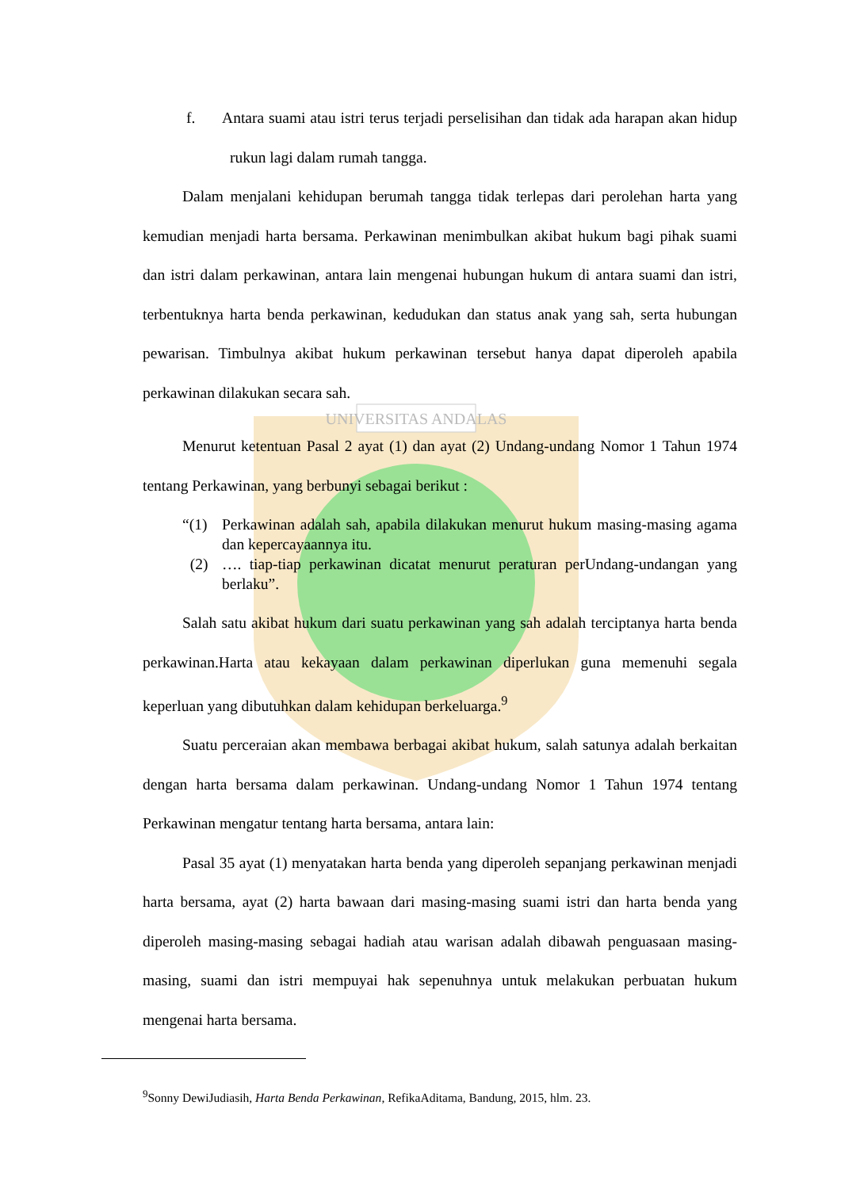UNIVERSITAS ANDALAS
f. Antara suami atau istri terus terjadi perselisihan dan tidak ada harapan akan hidup rukun lagi dalam rumah tangga.
Dalam menjalani kehidupan berumah tangga tidak terlepas dari perolehan harta yang kemudian menjadi harta bersama. Perkawinan menimbulkan akibat hukum bagi pihak suami dan istri dalam perkawinan, antara lain mengenai hubungan hukum di antara suami dan istri, terbentuknya harta benda perkawinan, kedudukan dan status anak yang sah, serta hubungan pewarisan. Timbulnya akibat hukum perkawinan tersebut hanya dapat diperoleh apabila perkawinan dilakukan secara sah.
Menurut ketentuan Pasal 2 ayat (1) dan ayat (2) Undang-undang Nomor 1 Tahun 1974 tentang Perkawinan, yang berbunyi sebagai berikut :
“(1)
Perkawinan adalah sah, apabila dilakukan menurut hukum masing-masing agama dan kepercayaannya itu.
(2)
…. tiap-tiap perkawinan dicatat menurut peraturan perUndang-undangan yang berlaku”.
Salah satu akibat hukum dari suatu perkawinan yang sah adalah terciptanya harta benda perkawinan.Harta atau kekayaan dalam perkawinan diperlukan guna memenuhi segala keperluan yang dibutuhkan dalam kehidupan berkeluarga.<sup>9</sup>
Suatu perceraian akan membawa berbagai akibat hukum, salah satunya adalah berkaitan dengan harta bersama dalam perkawinan. Undang-undang Nomor 1 Tahun 1974 tentang Perkawinan mengatur tentang harta bersama, antara lain:
Pasal 35 ayat (1) menyatakan harta benda yang diperoleh sepanjang perkawinan menjadi harta bersama, ayat (2) harta bawaan dari masing-masing suami istri dan harta benda yang diperoleh masing-masing sebagai hadiah atau warisan adalah dibawah penguasaan masing-masing, suami dan istri mempuyai hak sepenuhnya untuk melakukan perbuatan hukum mengenai harta bersama.
<sup>9</sup> Sonny DewiJudiasih, Harta Benda Perkawinan, RefikaAditama, Bandung, 2015, hlm. 23.